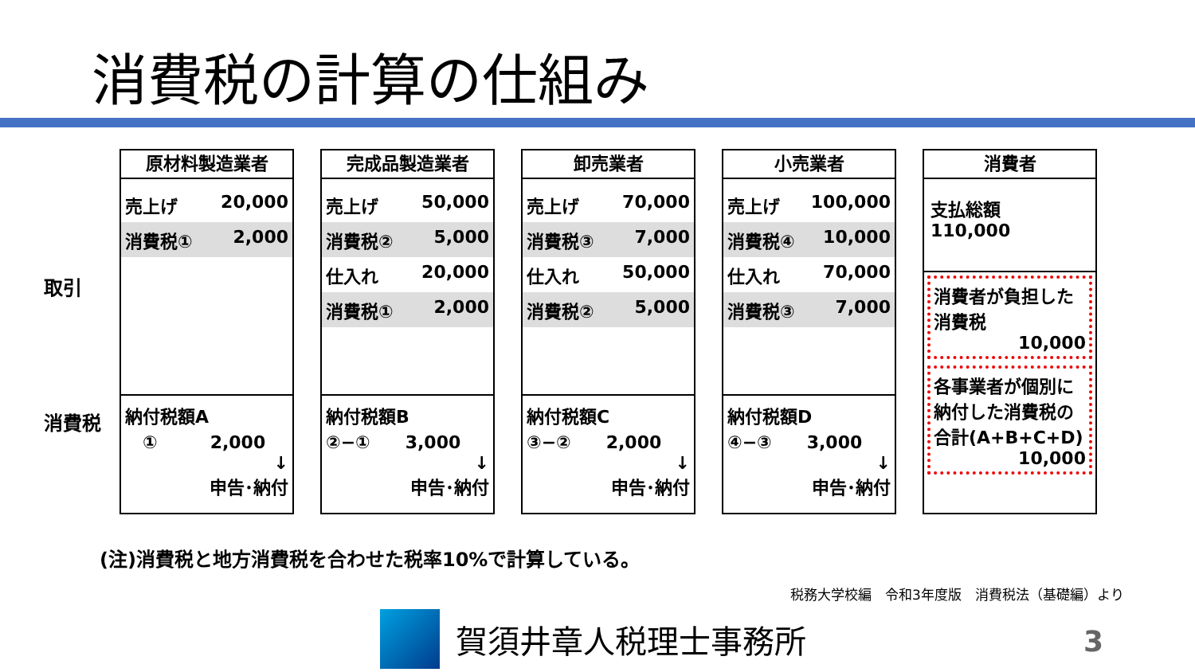消費税の計算の仕組み
取引
消費税
原材料製造業者
売上げ 20,000
消費税① 2,000
納付税額A
　①　　　2,000
↓
申告･納付
完成品製造業者
売上げ 50,000
消費税② 5,000
仕入れ 20,000
消費税① 2,000
納付税額B
②−①　　3,000
↓
申告･納付
卸売業者
売上げ 70,000
消費税③ 7,000
仕入れ 50,000
消費税② 5,000
納付税額C
③−②　　2,000
↓
申告･納付
小売業者
売上げ 100,000
消費税④ 10,000
仕入れ 70,000
消費税③ 7,000
納付税額D
④−③　　3,000
↓
申告･納付
消費者
支払総額　110,000
消費者が負担した消費税
10,000
各事業者が個別に納付した消費税の合計(A+B+C+D)
10,000
(注)消費税と地方消費税を合わせた税率10%で計算している。
税務大学校編　令和3年度版　消費税法（基礎編）より
賀須井章人税理士事務所 3